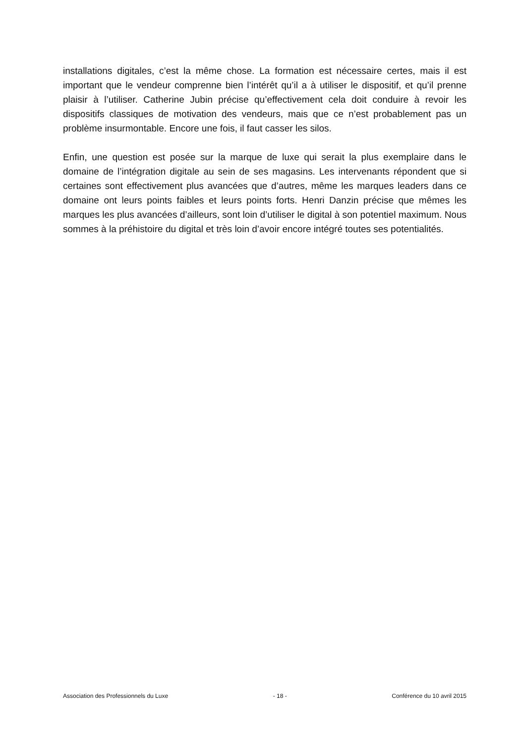installations digitales, c’est la même chose. La formation est nécessaire certes, mais il est important que le vendeur comprenne bien l’intérêt qu’il a à utiliser le dispositif, et qu’il prenne plaisir à l’utiliser. Catherine Jubin précise qu’effectivement cela doit conduire à revoir les dispositifs classiques de motivation des vendeurs, mais que ce n’est probablement pas un problème insurmontable. Encore une fois, il faut casser les silos.
Enfin, une question est posée sur la marque de luxe qui serait la plus exemplaire dans le domaine de l’intégration digitale au sein de ses magasins. Les intervenants répondent que si certaines sont effectivement plus avancées que d’autres, même les marques leaders dans ce domaine ont leurs points faibles et leurs points forts. Henri Danzin précise que mêmes les marques les plus avancées d’ailleurs, sont loin d’utiliser le digital à son potentiel maximum. Nous sommes à la préhistoire du digital et très loin d’avoir encore intégré toutes ses potentialités.
Association des Professionnels du Luxe - 18 - Conférence du 10 avril 2015